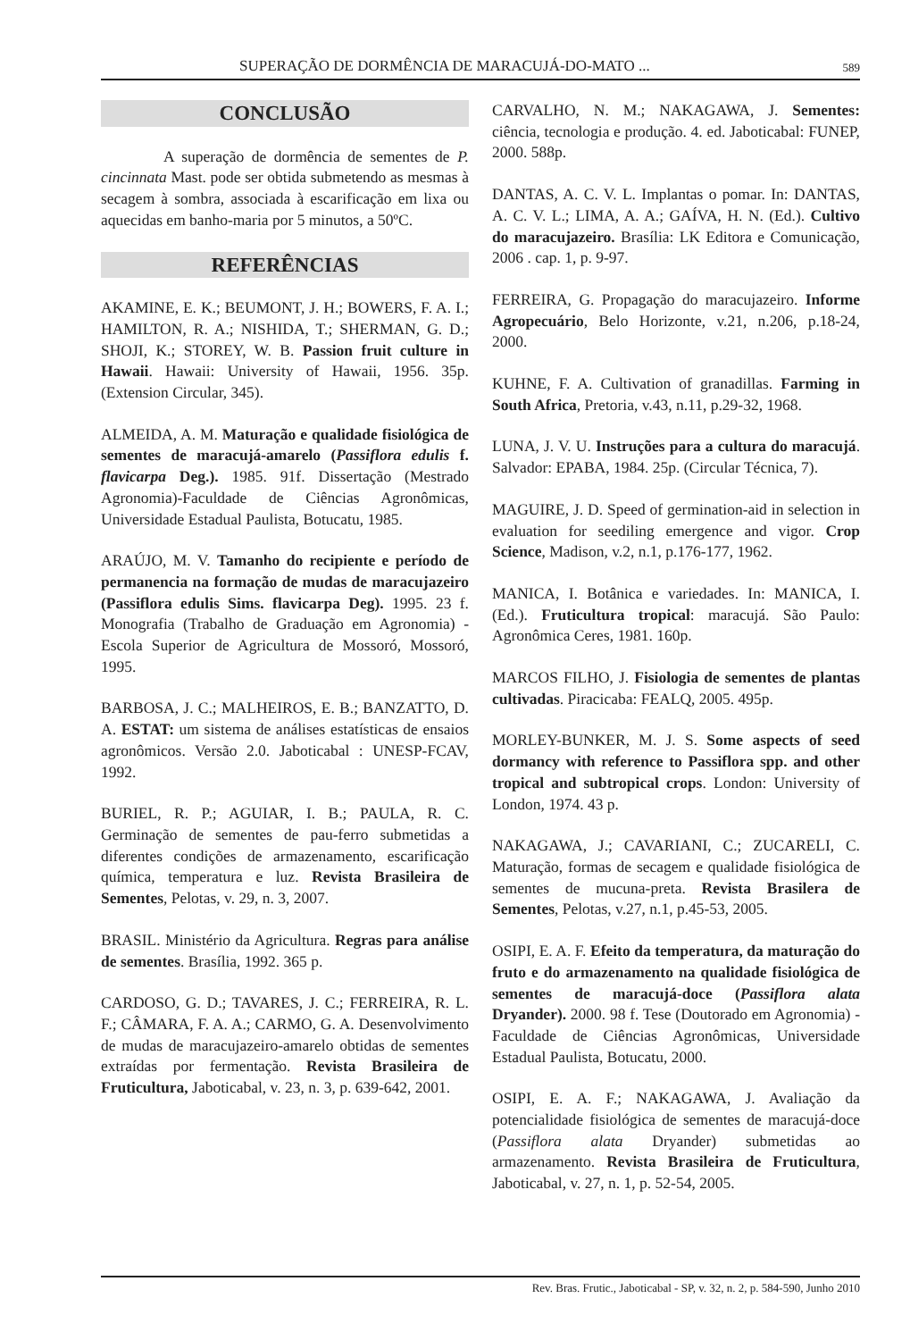SUPERAÇÃO DE DORMÊNCIA DE MARACUJÁ-DO-MATO ... 589
CONCLUSÃO
A superação de dormência de sementes de P. cincinnata Mast. pode ser obtida submetendo as mesmas à secagem à sombra, associada à escarificação em lixa ou aquecidas em banho-maria por 5 minutos, a 50ºC.
REFERÊNCIAS
AKAMINE, E. K.; BEUMONT, J. H.; BOWERS, F. A. I.; HAMILTON, R. A.; NISHIDA, T.; SHERMAN, G. D.; SHOJI, K.; STOREY, W. B. Passion fruit culture in Hawaii. Hawaii: University of Hawaii, 1956. 35p. (Extension Circular, 345).
ALMEIDA, A. M. Maturação e qualidade fisiológica de sementes de maracujá-amarelo (Passiflora edulis f. flavicarpa Deg.). 1985. 91f. Dissertação (Mestrado Agronomia)-Faculdade de Ciências Agronômicas, Universidade Estadual Paulista, Botucatu, 1985.
ARAÚJO, M. V. Tamanho do recipiente e período de permanencia na formação de mudas de maracujazeiro (Passiflora edulis Sims. flavicarpa Deg). 1995. 23 f. Monografia (Trabalho de Graduação em Agronomia) - Escola Superior de Agricultura de Mossoró, Mossoró, 1995.
BARBOSA, J. C.; MALHEIROS, E. B.; BANZATTO, D. A. ESTAT: um sistema de análises estatísticas de ensaios agronômicos. Versão 2.0. Jaboticabal : UNESP-FCAV, 1992.
BURIEL, R. P.; AGUIAR, I. B.; PAULA, R. C. Germinação de sementes de pau-ferro submetidas a diferentes condições de armazenamento, escarificação química, temperatura e luz. Revista Brasileira de Sementes, Pelotas, v. 29, n. 3, 2007.
BRASIL. Ministério da Agricultura. Regras para análise de sementes. Brasília, 1992. 365 p.
CARDOSO, G. D.; TAVARES, J. C.; FERREIRA, R. L. F.; CÂMARA, F. A. A.; CARMO, G. A. Desenvolvimento de mudas de maracujazeiro-amarelo obtidas de sementes extraídas por fermentação. Revista Brasileira de Fruticultura, Jaboticabal, v. 23, n. 3, p. 639-642, 2001.
CARVALHO, N. M.; NAKAGAWA, J. Sementes: ciência, tecnologia e produção. 4. ed. Jaboticabal: FUNEP, 2000. 588p.
DANTAS, A. C. V. L. Implantas o pomar. In: DANTAS, A. C. V. L.; LIMA, A. A.; GAÍVA, H. N. (Ed.). Cultivo do maracujazeiro. Brasília: LK Editora e Comunicação, 2006 . cap. 1, p. 9-97.
FERREIRA, G. Propagação do maracujazeiro. Informe Agropecuário, Belo Horizonte, v.21, n.206, p.18-24, 2000.
KUHNE, F. A. Cultivation of granadillas. Farming in South Africa, Pretoria, v.43, n.11, p.29-32, 1968.
LUNA, J. V. U. Instruções para a cultura do maracujá. Salvador: EPABA, 1984. 25p. (Circular Técnica, 7).
MAGUIRE, J. D. Speed of germination-aid in selection in evaluation for seediling emergence and vigor. Crop Science, Madison, v.2, n.1, p.176-177, 1962.
MANICA, I. Botânica e variedades. In: MANICA, I. (Ed.). Fruticultura tropical: maracujá. São Paulo: Agronômica Ceres, 1981. 160p.
MARCOS FILHO, J. Fisiologia de sementes de plantas cultivadas. Piracicaba: FEALQ, 2005. 495p.
MORLEY-BUNKER, M. J. S. Some aspects of seed dormancy with reference to Passiflora spp. and other tropical and subtropical crops. London: University of London, 1974. 43 p.
NAKAGAWA, J.; CAVARIANI, C.; ZUCARELI, C. Maturação, formas de secagem e qualidade fisiológica de sementes de mucuna-preta. Revista Brasilera de Sementes, Pelotas, v.27, n.1, p.45-53, 2005.
OSIPI, E. A. F. Efeito da temperatura, da maturação do fruto e do armazenamento na qualidade fisiológica de sementes de maracujá-doce (Passiflora alata Dryander). 2000. 98 f. Tese (Doutorado em Agronomia) - Faculdade de Ciências Agronômicas, Universidade Estadual Paulista, Botucatu, 2000.
OSIPI, E. A. F.; NAKAGAWA, J. Avaliação da potencialidade fisiológica de sementes de maracujá-doce (Passiflora alata Dryander) submetidas ao armazenamento. Revista Brasileira de Fruticultura, Jaboticabal, v. 27, n. 1, p. 52-54, 2005.
Rev. Bras. Frutic., Jaboticabal - SP, v. 32, n. 2, p. 584-590, Junho 2010